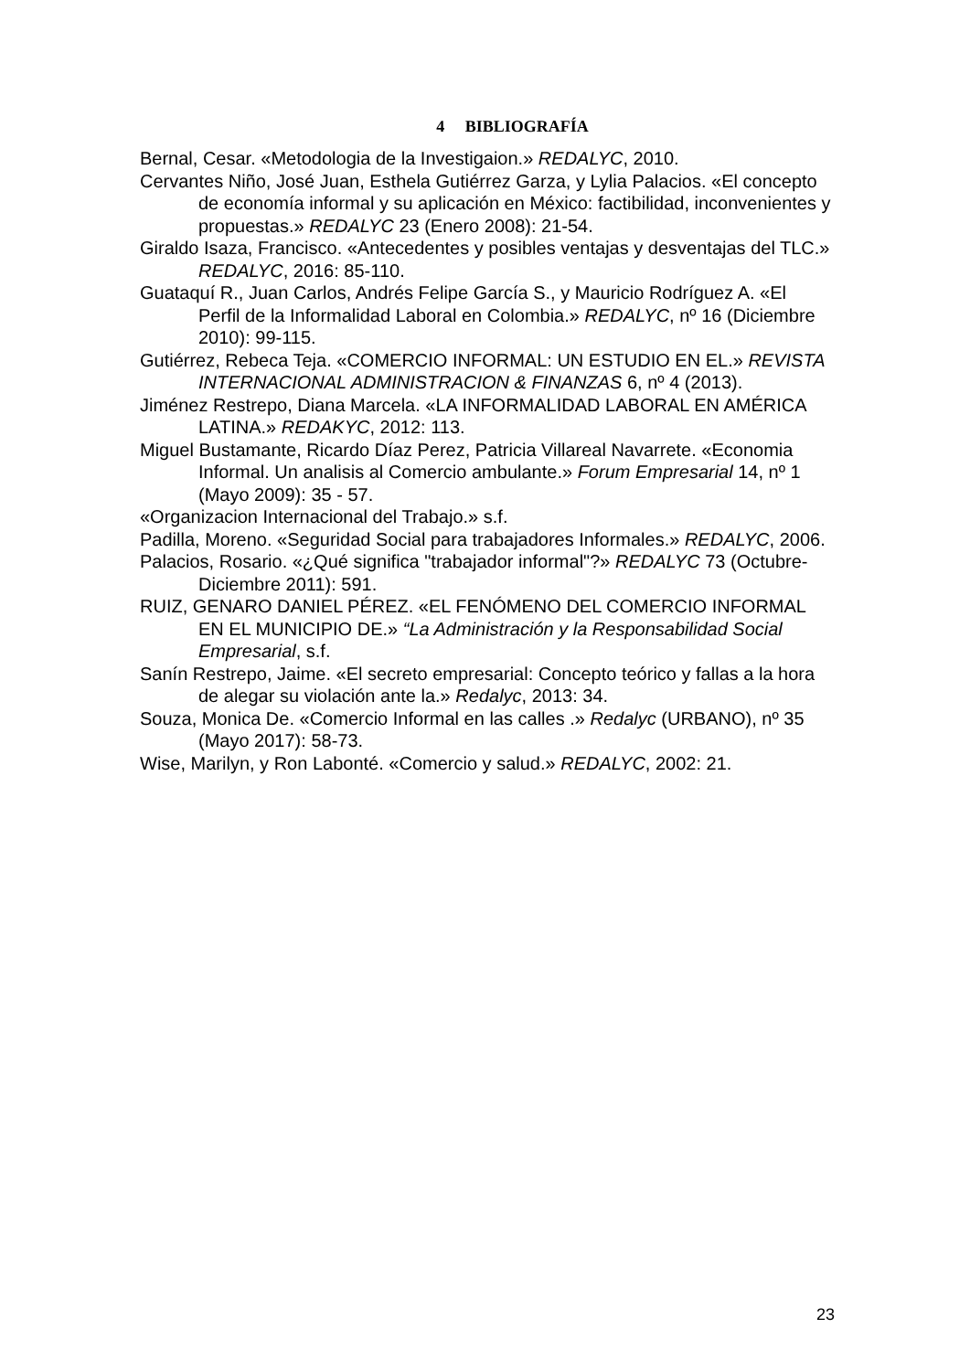4 BIBLIOGRAFÍA
Bernal, Cesar. «Metodologia de la Investigaion.» REDALYC, 2010.
Cervantes Niño, José Juan, Esthela Gutiérrez Garza, y Lylia Palacios. «El concepto de economía informal y su aplicación en México: factibilidad, inconvenientes y propuestas.» REDALYC 23 (Enero 2008): 21-54.
Giraldo Isaza, Francisco. «Antecedentes y posibles ventajas y desventajas del TLC.» REDALYC, 2016: 85-110.
Guataquí R., Juan Carlos, Andrés Felipe García S., y Mauricio Rodríguez A. «El Perfil de la Informalidad Laboral en Colombia.» REDALYC, nº 16 (Diciembre 2010): 99-115.
Gutiérrez, Rebeca Teja. «COMERCIO INFORMAL: UN ESTUDIO EN EL.» REVISTA INTERNACIONAL ADMINISTRACION & FINANZAS 6, nº 4 (2013).
Jiménez Restrepo, Diana Marcela. «LA INFORMALIDAD LABORAL EN AMÉRICA LATINA.» REDAKYC, 2012: 113.
Miguel Bustamante, Ricardo Díaz Perez, Patricia Villareal Navarrete. «Economia Informal. Un analisis al Comercio ambulante.» Forum Empresarial 14, nº 1 (Mayo 2009): 35 - 57.
«Organizacion Internacional del Trabajo.» s.f.
Padilla, Moreno. «Seguridad Social para trabajadores Informales.» REDALYC, 2006.
Palacios, Rosario. «¿Qué significa "trabajador informal"?» REDALYC 73 (Octubre-Diciembre 2011): 591.
RUIZ, GENARO DANIEL PÉREZ. «EL FENÓMENO DEL COMERCIO INFORMAL EN EL MUNICIPIO DE.» “La Administración y la Responsabilidad Social Empresarial, s.f.
Sanín Restrepo, Jaime. «El secreto empresarial: Concepto teórico y fallas a la hora de alegar su violación ante la.» Redalyc, 2013: 34.
Souza, Monica De. «Comercio Informal en las calles .» Redalyc (URBANO), nº 35 (Mayo 2017): 58-73.
Wise, Marilyn, y Ron Labonté. «Comercio y salud.» REDALYC, 2002: 21.
23